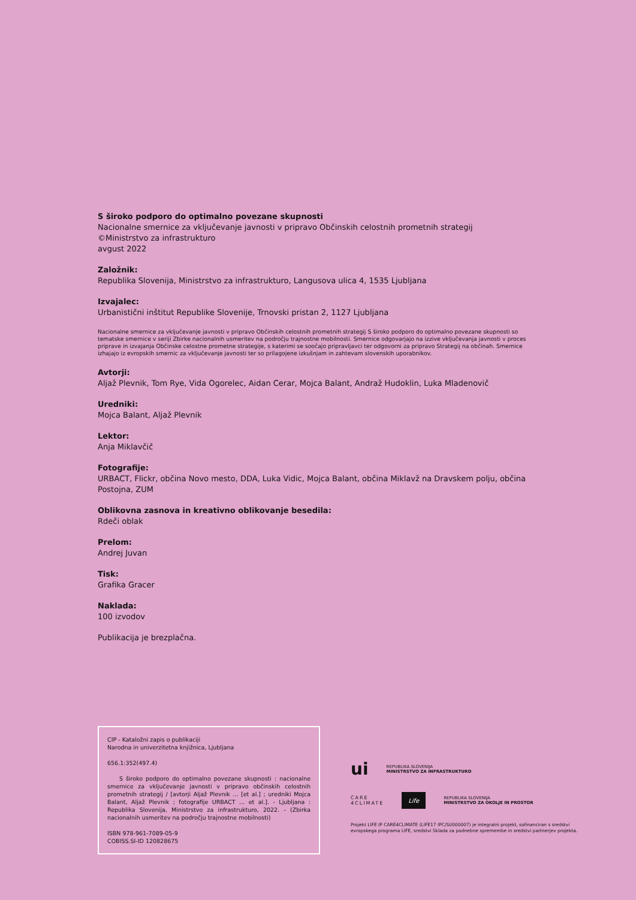S široko podporo do optimalno povezane skupnosti
Nacionalne smernice za vključevanje javnosti v pripravo Občinskih celostnih prometnih strategij
©Ministrstvo za infrastrukturo
avgust 2022
Založnik:
Republika Slovenija, Ministrstvo za infrastrukturo, Langusova ulica 4, 1535 Ljubljana
Izvajalec:
Urbanistični inštitut Republike Slovenije, Trnovski pristan 2, 1127 Ljubljana
Nacionalne smernice za vključevanje javnosti v pripravo Občinskih celostnih prometnih strategij S široko podporo do optimalno povezane skupnosti so tematske smernice v seriji Zbirke nacionalnih usmeritev na področju trajnostne mobilnosti. Smernice odgovarjajo na izzive vključevanja javnosti v proces priprave in izvajanja Občinske celostne prometne strategije, s katerimi se soočajo pripravljavci ter odgovorni za pripravo Strategij na občinah. Smernice izhajajo iz evropskih smernic za vključevanje javnosti ter so prilagojene izkušnjam in zahtevam slovenskih uporabnikov.
Avtorji:
Aljaž Plevnik, Tom Rye, Vida Ogorelec, Aidan Cerar, Mojca Balant, Andraž Hudoklin, Luka Mladenovič
Uredniki:
Mojca Balant, Aljaž Plevnik
Lektor:
Anja Miklavčič
Fotografije:
URBACT, Flickr, občina Novo mesto, DDA, Luka Vidic, Mojca Balant, občina Miklavž na Dravskem polju, občina Postojna, ZUM
Oblikovna zasnova in kreativno oblikovanje besedila:
Rdeči oblak
Prelom:
Andrej Juvan
Tisk:
Grafika Gracer
Naklada:
100 izvodov
Publikacija je brezplačna.
CIP - Kataložni zapis o publikaciji
Narodna in univerzitetna knjižnica, Ljubljana
656.1:352(497.4)
S široko podporo do optimalno povezane skupnosti : nacionalne smernice za vključevanje javnosti v pripravo občinskih celostnih prometnih strategij / [avtorji Aljaž Plevnik ... [et al.] ; uredniki Mojca Balant, Aljaž Plevnik ; fotografije URBACT ... et al.]. - Ljubljana : Republika Slovenija, Ministrstvo za infrastrukturo, 2022. - (Zbirka nacionalnih usmeritev na področju trajnostne mobilnosti)
ISBN 978-961-7089-05-9
COBISS.SI-ID 120828675
ui REPUBLIKA SLOVENIJA
MINISTRSTVO ZA INFRASTRUKTURO
CARE
4CLIMATE Life REPUBLIKA SLOVENIJA
MINISTRSTVO ZA OKOLJE IN PROSTOR
Projekt LIFE IP CARE4CLIMATE (LIFE17 IPC/SI/000007) je integralni projekt, sofinanciran s sredstvi evropskega programa LIFE, sredstvi Sklada za podnebne spremembe in sredstvi partnerjev projekta.